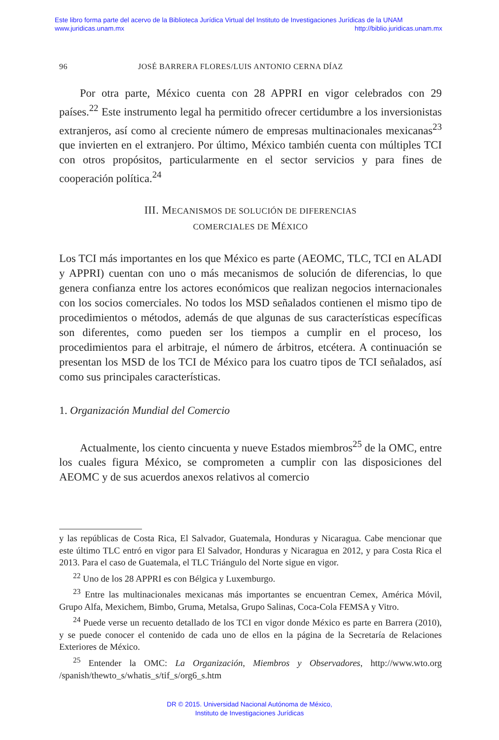Este libro forma parte del acervo de la Biblioteca Jurídica Virtual del Instituto de Investigaciones Jurídicas de la UNAM
www.juridicas.unam.mx http://biblio.juridicas.unam.mx
96 JOSÉ BARRERA FLORES/LUIS ANTONIO CERNA DÍAZ
Por otra parte, México cuenta con 28 APPRI en vigor celebrados con 29 países.<sup>22</sup> Este instrumento legal ha permitido ofrecer certidumbre a los inversionistas extranjeros, así como al creciente número de empresas multinacionales mexicanas<sup>23</sup> que invierten en el extranjero. Por último, México también cuenta con múltiples TCI con otros propósitos, particularmente en el sector servicios y para fines de cooperación política.<sup>24</sup>
III. MECANISMOS DE SOLUCIÓN DE DIFERENCIAS
COMERCIALES DE MÉXICO
Los TCI más importantes en los que México es parte (AEOMC, TLC, TCI en ALADI y APPRI) cuentan con uno o más mecanismos de solución de diferencias, lo que genera confianza entre los actores económicos que realizan negocios internacionales con los socios comerciales. No todos los MSD señalados contienen el mismo tipo de procedimientos o métodos, además de que algunas de sus características específicas son diferentes, como pueden ser los tiempos a cumplir en el proceso, los procedimientos para el arbitraje, el número de árbitros, etcétera. A continuación se presentan los MSD de los TCI de México para los cuatro tipos de TCI señalados, así como sus principales características.
1. Organización Mundial del Comercio
Actualmente, los ciento cincuenta y nueve Estados miembros<sup>25</sup> de la OMC, entre los cuales figura México, se comprometen a cumplir con las disposiciones del AEOMC y de sus acuerdos anexos relativos al comercio
y las repúblicas de Costa Rica, El Salvador, Guatemala, Honduras y Nicaragua. Cabe mencionar que este último TLC entró en vigor para El Salvador, Honduras y Nicaragua en 2012, y para Costa Rica el 2013. Para el caso de Guatemala, el TLC Triángulo del Norte sigue en vigor.
<sup>22</sup> Uno de los 28 APPRI es con Bélgica y Luxemburgo.
<sup>23</sup> Entre las multinacionales mexicanas más importantes se encuentran Cemex, América Móvil, Grupo Alfa, Mexichem, Bimbo, Gruma, Metalsa, Grupo Salinas, Coca-Cola FEMSA y Vitro.
<sup>24</sup> Puede verse un recuento detallado de los TCI en vigor donde México es parte en Barrera (2010), y se puede conocer el contenido de cada uno de ellos en la página de la Secretaría de Relaciones Exteriores de México.
<sup>25</sup> Entender la OMC: La Organización, Miembros y Observadores, http://www.wto.org /spanish/thewto_s/whatis_s/tif_s/org6_s.htm
DR © 2015. Universidad Nacional Autónoma de México,
Instituto de Investigaciones Jurídicas